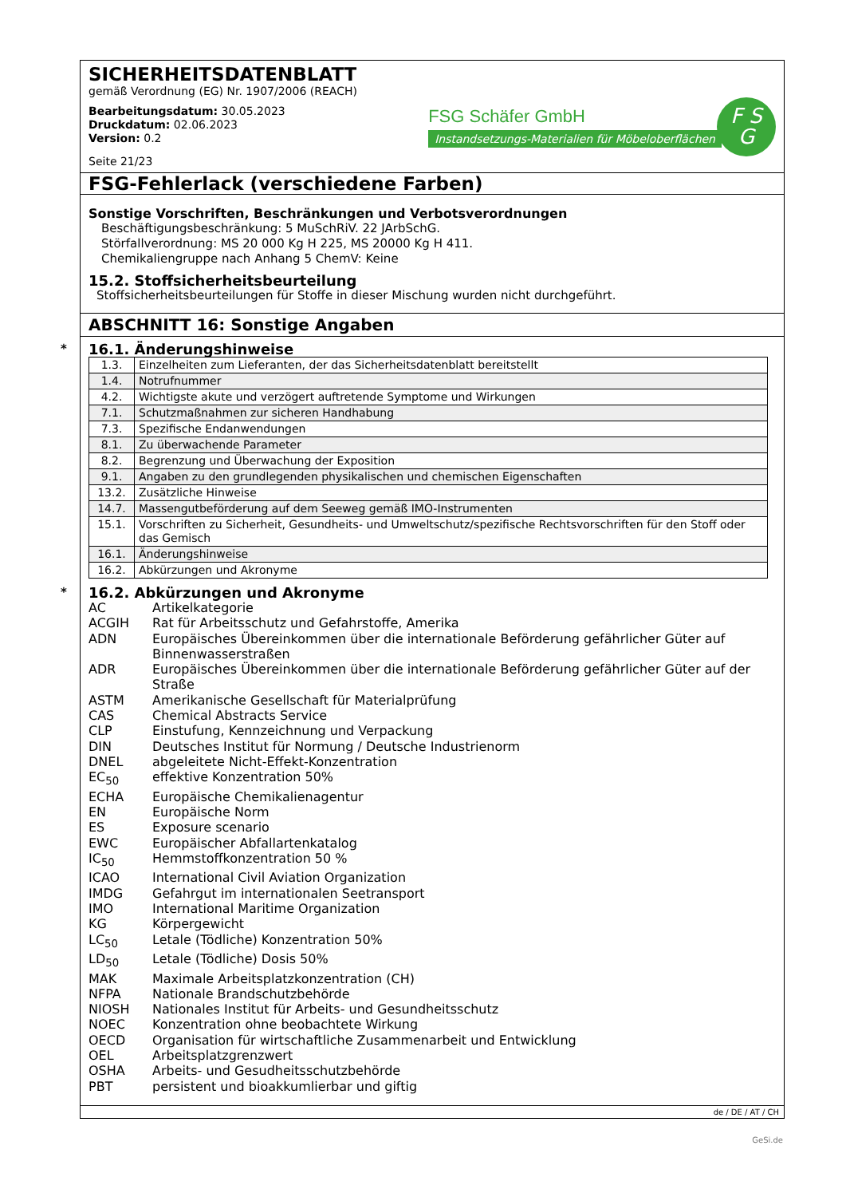SICHERHEITSDATENBLATT
gemäß Verordnung (EG) Nr. 1907/2006 (REACH)
Bearbeitungsdatum: 30.05.2023
Druckdatum: 02.06.2023
Version: 0.2
Seite 21/23
FSG Schäfer GmbH
Instandsetzungs-Materialien für Möbeloberflächen
F S
G
FSG-Fehlerlack (verschiedene Farben)
Sonstige Vorschriften, Beschränkungen und Verbotsverordnungen
Beschäftigungsbeschränkung: 5 MuSchRiV. 22 JArbSchG.
Störfallverordnung: MS 20 000 Kg H 225, MS 20000 Kg H 411.
Chemikaliengruppe nach Anhang 5 ChemV: Keine
15.2. Stoffsicherheitsbeurteilung
Stoffsicherheitsbeurteilungen für Stoffe in dieser Mischung wurden nicht durchgeführt.
ABSCHNITT 16: Sonstige Angaben
*
16.1. Änderungshinweise
| 1.3. | Einzelheiten zum Lieferanten, der das Sicherheitsdatenblatt bereitstellt |
| 1.4. | Notrufnummer |
| 4.2. | Wichtigste akute und verzögert auftretende Symptome und Wirkungen |
| 7.1. | Schutzmaßnahmen zur sicheren Handhabung |
| 7.3. | Spezifische Endanwendungen |
| 8.1. | Zu überwachende Parameter |
| 8.2. | Begrenzung und Überwachung der Exposition |
| 9.1. | Angaben zu den grundlegenden physikalischen und chemischen Eigenschaften |
| 13.2. | Zusätzliche Hinweise |
| 14.7. | Massengutbeförderung auf dem Seeweg gemäß IMO-Instrumenten |
| 15.1. | Vorschriften zu Sicherheit, Gesundheits- und Umweltschutz/spezifische Rechtsvorschriften für den Stoff oder das Gemisch |
| 16.1. | Änderungshinweise |
| 16.2. | Abkürzungen und Akronyme |
*
16.2. Abkürzungen und Akronyme
| AC | Artikelkategorie |
| ACGIH | Rat für Arbeitsschutz und Gefahrstoffe, Amerika |
| ADN | Europäisches Übereinkommen über die internationale Beförderung gefährlicher Güter auf Binnenwasserstraßen |
| ADR | Europäisches Übereinkommen über die internationale Beförderung gefährlicher Güter auf der Straße |
| ASTM | Amerikanische Gesellschaft für Materialprüfung |
| CAS | Chemical Abstracts Service |
| CLP | Einstufung, Kennzeichnung und Verpackung |
| DIN | Deutsches Institut für Normung / Deutsche Industrienorm |
| DNEL | abgeleitete Nicht-Effekt-Konzentration |
| EC<sub>50</sub> | effektive Konzentration 50% |
| ECHA | Europäische Chemikalienagentur |
| EN | Europäische Norm |
| ES | Exposure scenario |
| EWC | Europäischer Abfallartenkatalog |
| IC<sub>50</sub> | Hemmstoffkonzentration 50 % |
| ICAO | International Civil Aviation Organization |
| IMDG | Gefahrgut im internationalen Seetransport |
| IMO | International Maritime Organization |
| KG | Körpergewicht |
| LC<sub>50</sub> | Letale (Tödliche) Konzentration 50% |
| LD<sub>50</sub> | Letale (Tödliche) Dosis 50% |
| MAK | Maximale Arbeitsplatzkonzentration (CH) |
| NFPA | Nationale Brandschutzbehörde |
| NIOSH | Nationales Institut für Arbeits- und Gesundheitsschutz |
| NOEC | Konzentration ohne beobachtete Wirkung |
| OECD | Organisation für wirtschaftliche Zusammenarbeit und Entwicklung |
| OEL | Arbeitsplatzgrenzwert |
| OSHA | Arbeits- und Gesudheitsschutzbehörde |
| PBT | persistent und bioakkumlierbar und giftig |
de / DE / AT / CH
GeSi.de